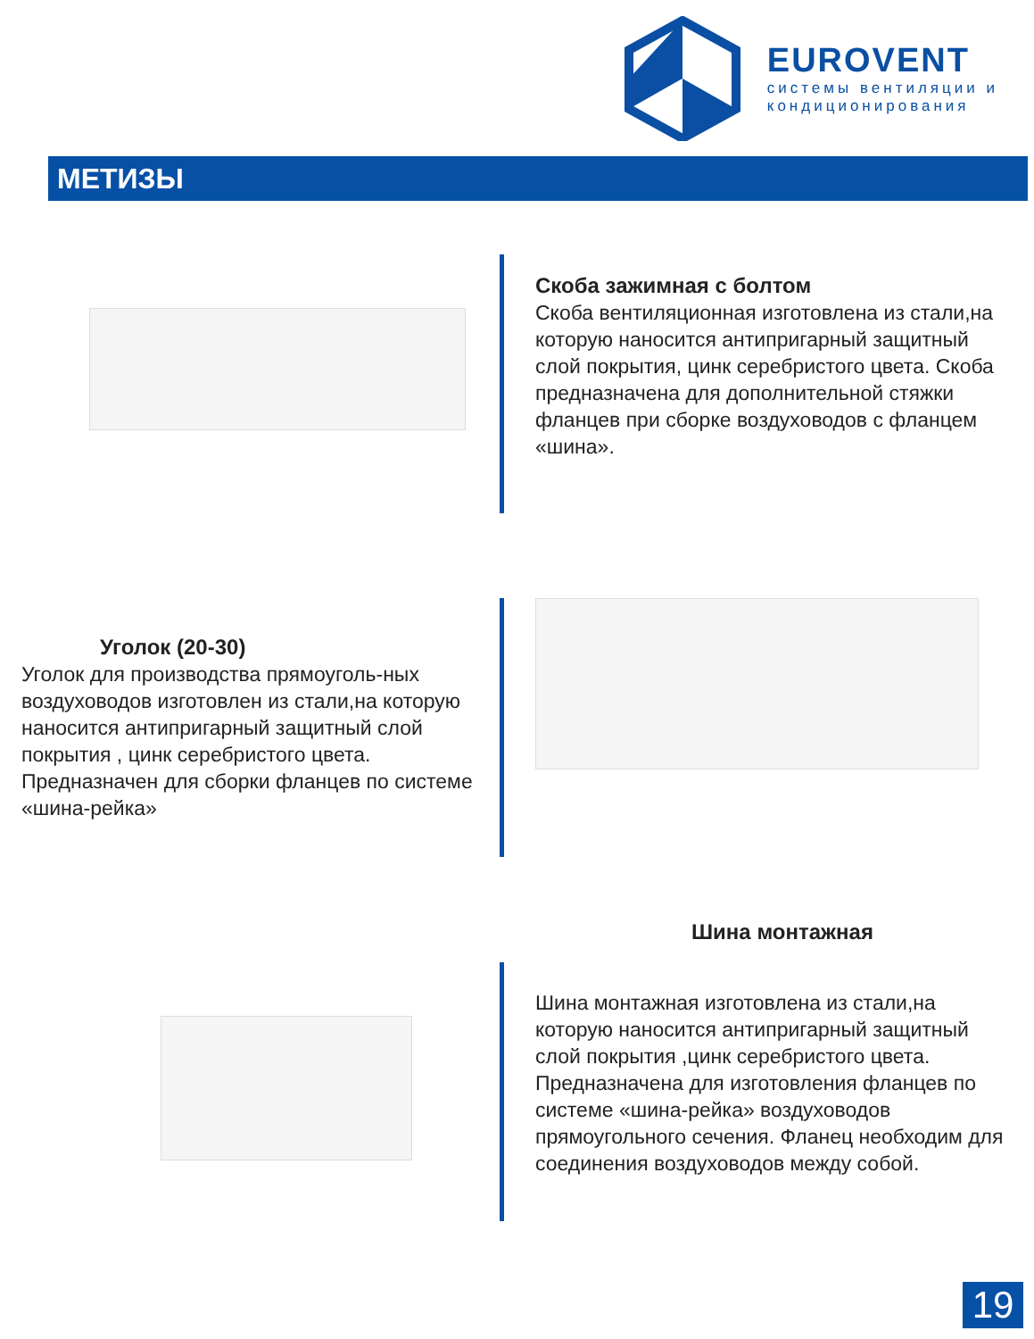EUROVENT
системы вентиляции и
кондиционирования
МЕТИЗЫ
Скоба зажимная с болтом
Скоба вентиляционная изготовлена из стали,на которую наносится антипригарный защитный слой покрытия, цинк серебристого цвета. Скоба предназначена для дополнительной стяжки фланцев при сборке воздуховодов с фланцем «шина».
Уголок (20-30)
Уголок для производства прямоуголь-ных воздуховодов изготовлен из стали,на которую наносится антипригарный защитный слой покрытия , цинк серебристого цвета. Предназначен для сборки фланцев по системе «шина-рейка»
Шина монтажная
Шина монтажная изготовлена из стали,на которую наносится антипригарный защитный слой покрытия ,цинк серебристого цвета. Предназначена для изготовления фланцев по системе «шина-рейка» воздуховодов прямоугольного сечения. Фланец необходим для соединения воздуховодов между собой.
19